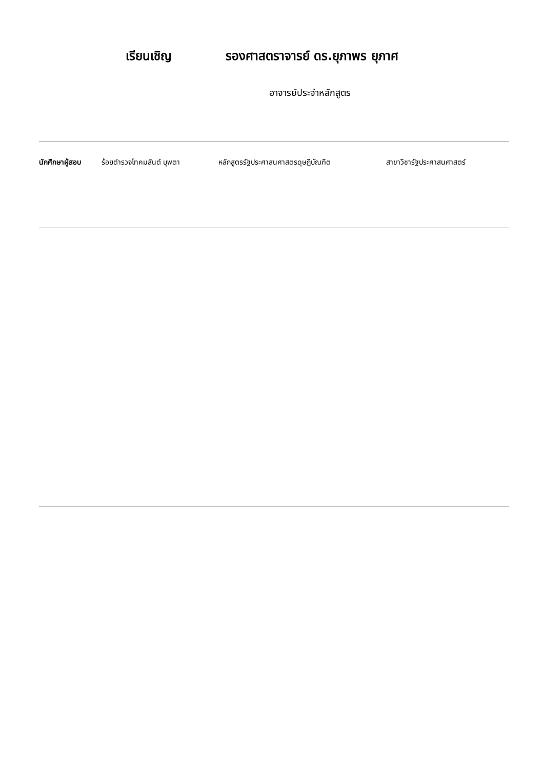เรียนเชิญ รองศาสตราจารย์ ดร.ยุภาพร ยุภาศ
อาจารย์ประจำหลักสูตร
นักศึกษาผู้สอบ ร้อยตำรวจโทคมสันต์ บุพตา หลักสูตรรัฐประศาสนศาสตรดุษฎีบัณฑิต สาขาวิชารัฐประศาสนศาสตร์